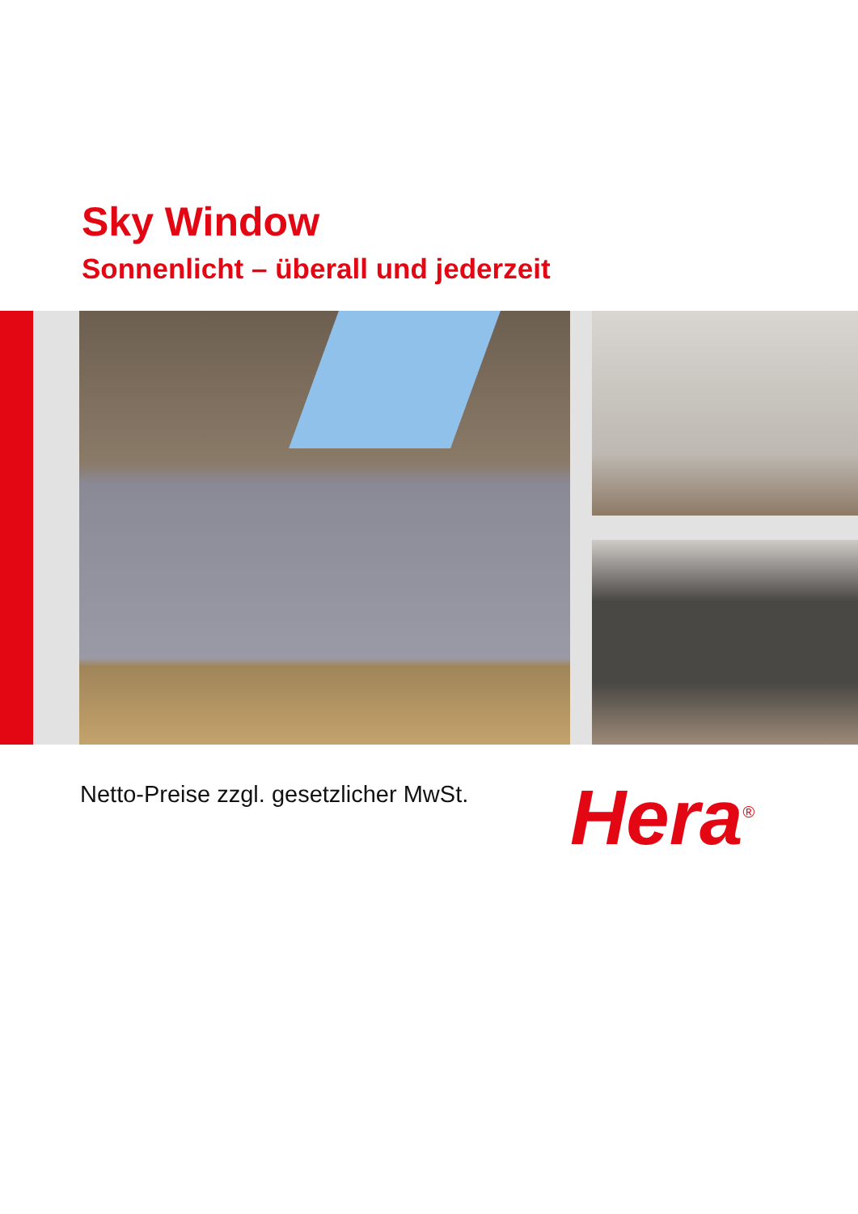Sky Window
Sonnenlicht – überall und jederzeit
Netto-Preise zzgl. gesetzlicher MwSt.
Hera<sup>®</sup>